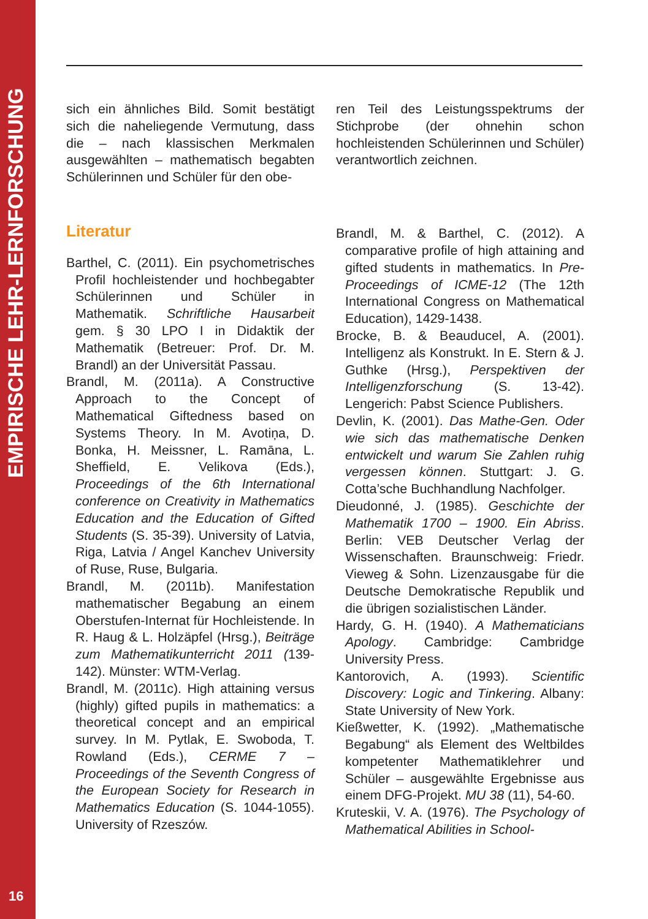EMPIRISCHE LEHR-LERNFORSCHUNG
16
sich ein ähnliches Bild. Somit bestätigt sich die naheliegende Vermutung, dass die – nach klassischen Merkmalen ausgewählten – mathematisch begabten Schülerinnen und Schüler für den obe-
Literatur
Barthel, C. (2011). Ein psychometrisches Profil hochleistender und hochbegabter Schülerinnen und Schüler in Mathematik. Schriftliche Hausarbeit gem. § 30 LPO I in Didaktik der Mathematik (Betreuer: Prof. Dr. M. Brandl) an der Universität Passau.
Brandl, M. (2011a). A Constructive Approach to the Concept of Mathematical Giftedness based on Systems Theory. In M. Avotiņa, D. Bonka, H. Meissner, L. Ramāna, L. Sheffield, E. Velikova (Eds.), Proceedings of the 6th International conference on Creativity in Mathematics Education and the Education of Gifted Students (S. 35-39). University of Latvia, Riga, Latvia / Angel Kanchev University of Ruse, Ruse, Bulgaria.
Brandl, M. (2011b). Manifestation mathematischer Begabung an einem Oberstufen-Internat für Hochleistende. In R. Haug & L. Holzäpfel (Hrsg.), Beiträge zum Mathematikunterricht 2011 (139-142). Münster: WTM-Verlag.
Brandl, M. (2011c). High attaining versus (highly) gifted pupils in mathematics: a theoretical concept and an empirical survey. In M. Pytlak, E. Swoboda, T. Rowland (Eds.), CERME 7 – Proceedings of the Seventh Congress of the European Society for Research in Mathematics Education (S. 1044-1055). University of Rzeszów.
ren Teil des Leistungsspektrums der Stichprobe (der ohnehin schon hochleistenden Schülerinnen und Schüler) verantwortlich zeichnen.
Brandl, M. & Barthel, C. (2012). A comparative profile of high attaining and gifted students in mathematics. In Pre-Proceedings of ICME-12 (The 12th International Congress on Mathematical Education), 1429-1438.
Brocke, B. & Beauducel, A. (2001). Intelligenz als Konstrukt. In E. Stern & J. Guthke (Hrsg.), Perspektiven der Intelligenzforschung (S. 13-42). Lengerich: Pabst Science Publishers.
Devlin, K. (2001). Das Mathe-Gen. Oder wie sich das mathematische Denken entwickelt und warum Sie Zahlen ruhig vergessen können. Stuttgart: J. G. Cotta’sche Buchhandlung Nachfolger.
Dieudonné, J. (1985). Geschichte der Mathematik 1700 – 1900. Ein Abriss. Berlin: VEB Deutscher Verlag der Wissenschaften. Braunschweig: Friedr. Vieweg & Sohn. Lizenzausgabe für die Deutsche Demokratische Republik und die übrigen sozialistischen Länder.
Hardy, G. H. (1940). A Mathematicians Apology. Cambridge: Cambridge University Press.
Kantorovich, A. (1993). Scientific Discovery: Logic and Tinkering. Albany: State University of New York.
Kießwetter, K. (1992). „Mathematische Begabung“ als Element des Weltbildes kompetenter Mathematiklehrer und Schüler – ausgewählte Ergebnisse aus einem DFG-Projekt. MU 38 (11), 54-60.
Kruteskii, V. A. (1976). The Psychology of Mathematical Abilities in School-